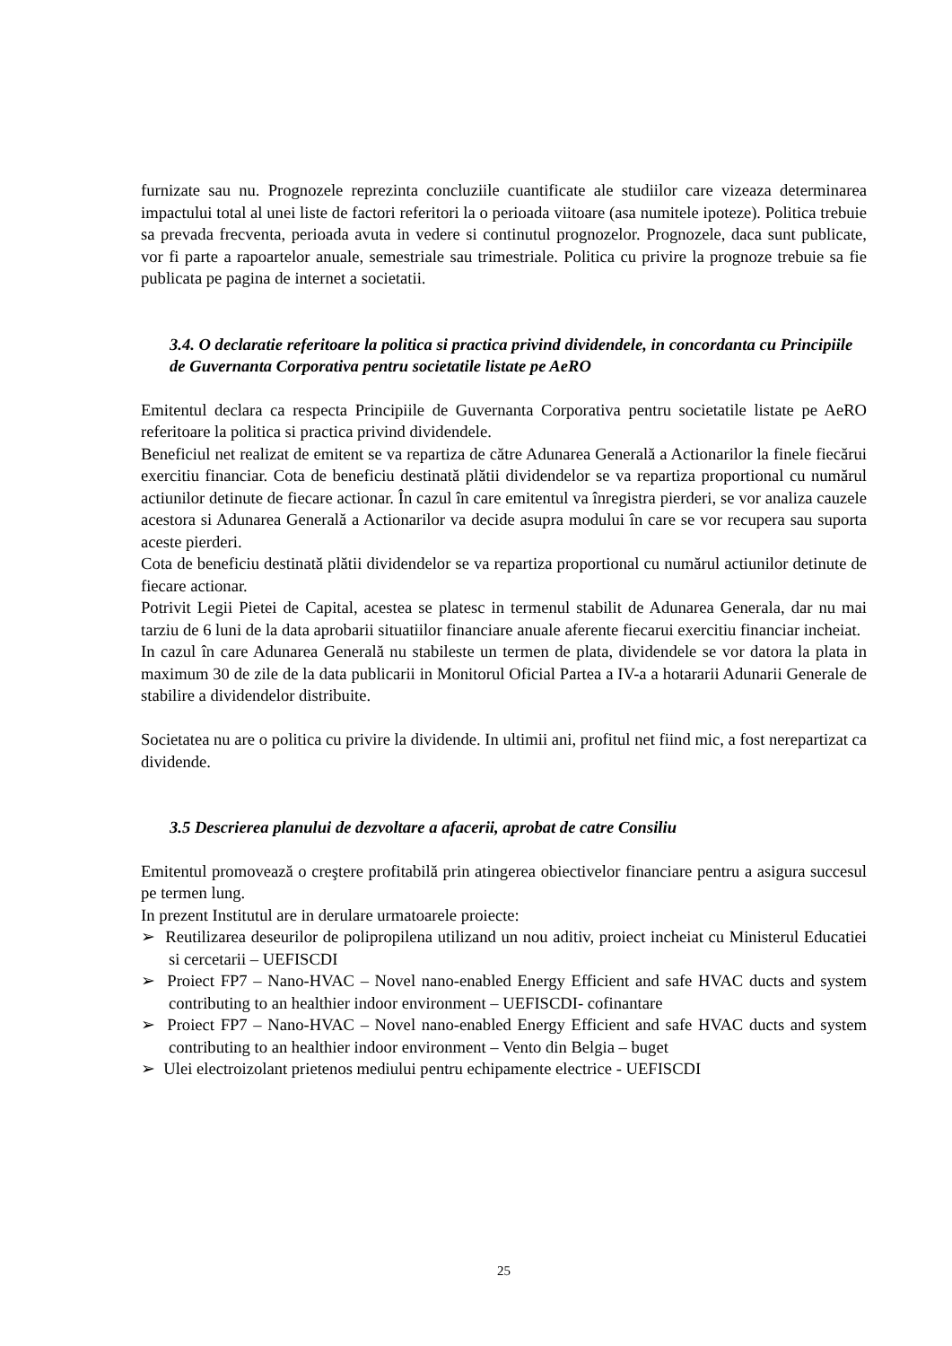furnizate sau nu. Prognozele reprezinta concluziile cuantificate ale studiilor care vizeaza determinarea impactului total al unei liste de factori referitori la o perioada viitoare (asa numitele ipoteze). Politica trebuie sa prevada frecventa, perioada avuta in vedere si continutul prognozelor. Prognozele, daca sunt publicate, vor fi parte a rapoartelor anuale, semestriale sau trimestriale. Politica cu privire la prognoze trebuie sa fie publicata pe pagina de internet a societatii.
3.4. O declaratie referitoare la politica si practica privind dividendele, in concordanta cu Principiile de Guvernanta Corporativa pentru societatile listate pe AeRO
Emitentul declara ca respecta Principiile de Guvernanta Corporativa pentru societatile listate pe AeRO referitoare la politica si practica privind dividendele.
Beneficiul net realizat de emitent se va repartiza de către Adunarea Generală a Actionarilor la finele fiecărui exercitiu financiar. Cota de beneficiu destinată plătii dividendelor se va repartiza proportional cu numărul actiunilor detinute de fiecare actionar. În cazul în care emitentul va înregistra pierderi, se vor analiza cauzele acestora si Adunarea Generală a Actionarilor va decide asupra modului în care se vor recupera sau suporta aceste pierderi.
Cota de beneficiu destinată plătii dividendelor se va repartiza proportional cu numărul actiunilor detinute de fiecare actionar.
Potrivit Legii Pietei de Capital, acestea se platesc in termenul stabilit de Adunarea Generala, dar nu mai tarziu de 6 luni de la data aprobarii situatiilor financiare anuale aferente fiecarui exercitiu financiar incheiat.
In cazul în care Adunarea Generală nu stabileste un termen de plata, dividendele se vor datora la plata in maximum 30 de zile de la data publicarii in Monitorul Oficial Partea a IV-a a hotararii Adunarii Generale de stabilire a dividendelor distribuite.
Societatea nu are o politica cu privire la dividende. In ultimii ani, profitul net fiind mic, a fost nerepartizat ca dividende.
3.5 Descrierea planului de dezvoltare a afacerii, aprobat de catre Consiliu
Emitentul promovează o creştere profitabilă prin atingerea obiectivelor financiare pentru a asigura succesul pe termen lung.
In prezent Institutul are in derulare urmatoarele proiecte:
➢ Reutilizarea deseurilor de polipropilena utilizand un nou aditiv, proiect incheiat cu Ministerul Educatiei si cercetarii – UEFISCDI
➢ Proiect FP7 – Nano-HVAC – Novel nano-enabled Energy Efficient and safe HVAC ducts and system contributing to an healthier indoor environment – UEFISCDI- cofinantare
➢ Proiect FP7 – Nano-HVAC – Novel nano-enabled Energy Efficient and safe HVAC ducts and system contributing to an healthier indoor environment – Vento din Belgia – buget
➢ Ulei electroizolant prietenos mediului pentru echipamente electrice - UEFISCDI
25